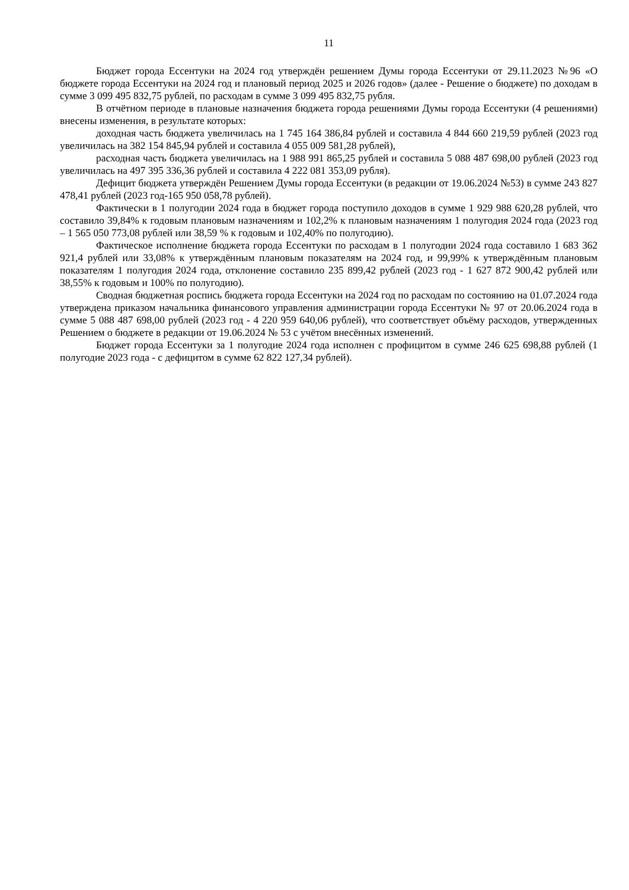11
Бюджет города Ессентуки на 2024 год утверждён решением Думы города Ессентуки от 29.11.2023 №96 «О бюджете города Ессентуки на 2024 год и плановый период 2025 и 2026 годов» (далее - Решение о бюджете) по доходам в сумме 3 099 495 832,75 рублей, по расходам в сумме 3 099 495 832,75 рубля.
В отчётном периоде в плановые назначения бюджета города решениями Думы города Ессентуки (4 решениями) внесены изменения, в результате которых:
доходная часть бюджета увеличилась на 1 745 164 386,84 рублей и составила 4 844 660 219,59 рублей (2023 год увеличилась на 382 154 845,94 рублей и составила 4 055 009 581,28 рублей),
расходная часть бюджета увеличилась на 1 988 991 865,25 рублей и составила 5 088 487 698,00 рублей (2023 год увеличилась на 497 395 336,36 рублей и составила 4 222 081 353,09 рубля).
Дефицит бюджета утверждён Решением Думы города Ессентуки (в редакции от 19.06.2024 №53) в сумме 243 827 478,41 рублей (2023 год-165 950 058,78 рублей).
Фактически в 1 полугодии 2024 года в бюджет города поступило доходов в сумме 1 929 988 620,28 рублей, что составило 39,84% к годовым плановым назначениям и 102,2% к плановым назначениям 1 полугодия 2024 года (2023 год – 1 565 050 773,08 рублей или 38,59 % к годовым и 102,40% по полугодию).
Фактическое исполнение бюджета города Ессентуки по расходам в 1 полугодии 2024 года составило 1 683 362 921,4 рублей или 33,08% к утверждённым плановым показателям на 2024 год, и 99,99% к утверждённым плановым показателям 1 полугодия 2024 года, отклонение составило 235 899,42 рублей (2023 год - 1 627 872 900,42 рублей или 38,55% к годовым и 100% по полугодию).
Сводная бюджетная роспись бюджета города Ессентуки на 2024 год по расходам по состоянию на 01.07.2024 года утверждена приказом начальника финансового управления администрации города Ессентуки № 97 от 20.06.2024 года в сумме 5 088 487 698,00 рублей (2023 год - 4 220 959 640,06 рублей), что соответствует объёму расходов, утвержденных Решением о бюджете в редакции от 19.06.2024 № 53 с учётом внесённых изменений.
Бюджет города Ессентуки за 1 полугодие 2024 года исполнен с профицитом в сумме 246 625 698,88 рублей (1 полугодие 2023 года - с дефицитом в сумме 62 822 127,34 рублей).